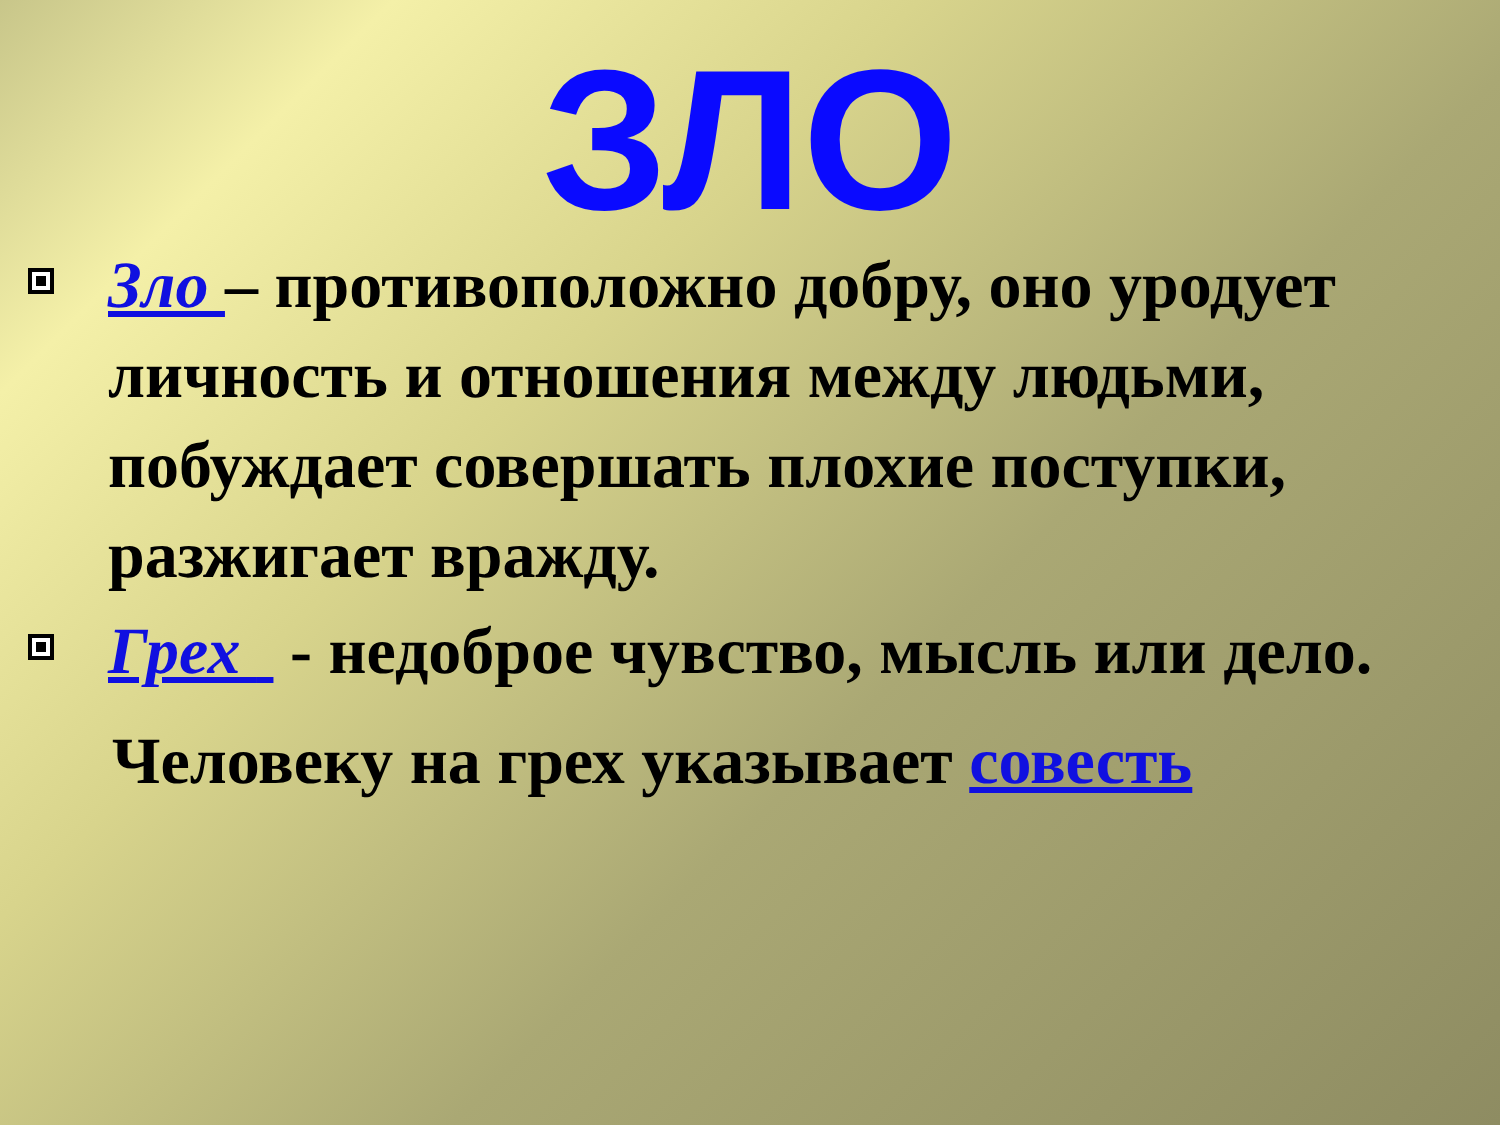ЗЛО
Зло – противоположно добру, оно уродует личность и отношения между людьми, побуждает совершать плохие поступки, разжигает вражду.
Грех - недоброе чувство, мысль или дело.
Человеку на грех указывает совесть